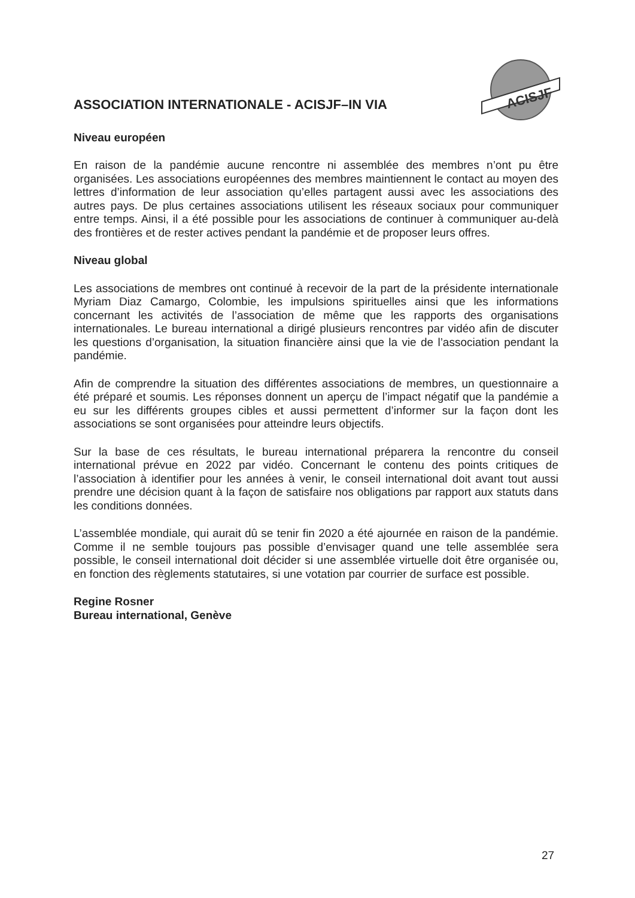ACISJF
ASSOCIATION INTERNATIONALE - ACISJF–IN VIA
Niveau européen
En raison de la pandémie aucune rencontre ni assemblée des membres n’ont pu être organisées. Les associations européennes des membres maintiennent le contact au moyen des lettres d’information de leur association qu’elles partagent aussi avec les associations des autres pays. De plus certaines associations utilisent les réseaux sociaux pour communiquer entre temps. Ainsi, il a été possible pour les associations de continuer à communiquer au-delà des frontières et de rester actives pendant la pandémie et de proposer leurs offres.
Niveau global
Les associations de membres ont continué à recevoir de la part de la présidente internationale Myriam Diaz Camargo, Colombie, les impulsions spirituelles ainsi que les informations concernant les activités de l’association de même que les rapports des organisations internationales. Le bureau international a dirigé plusieurs rencontres par vidéo afin de discuter les questions d’organisation, la situation financière ainsi que la vie de l’association pendant la pandémie.
Afin de comprendre la situation des différentes associations de membres, un questionnaire a été préparé et soumis. Les réponses donnent un aperçu de l’impact négatif que la pandémie a eu sur les différents groupes cibles et aussi permettent d’informer sur la façon dont les associations se sont organisées pour atteindre leurs objectifs.
Sur la base de ces résultats, le bureau international préparera la rencontre du conseil international prévue en 2022 par vidéo. Concernant le contenu des points critiques de l’association à identifier pour les années à venir, le conseil international doit avant tout aussi prendre une décision quant à la façon de satisfaire nos obligations par rapport aux statuts dans les conditions données.
L’assemblée mondiale, qui aurait dû se tenir fin 2020 a été ajournée en raison de la pandémie. Comme il ne semble toujours pas possible d’envisager quand une telle assemblée sera possible, le conseil international doit décider si une assemblée virtuelle doit être organisée ou, en fonction des règlements statutaires, si une votation par courrier de surface est possible.
Regine Rosner
Bureau international, Genève
27